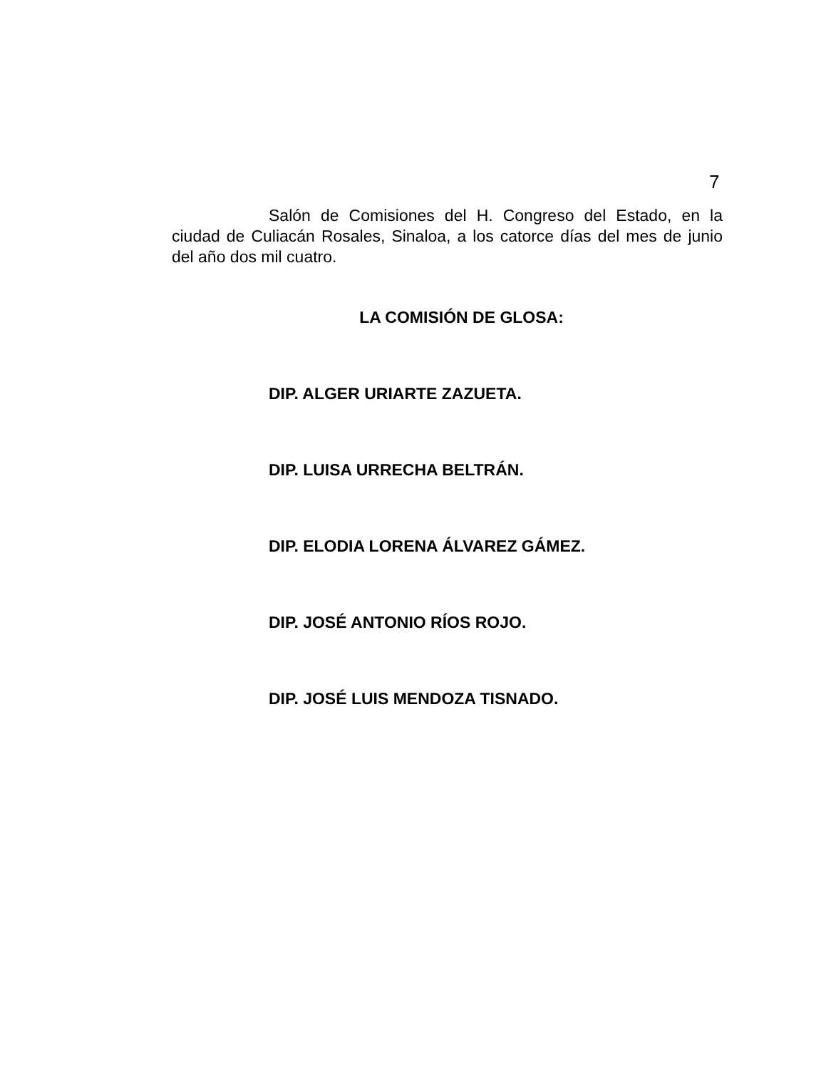7
Salón de Comisiones del H. Congreso del Estado, en la ciudad de Culiacán Rosales, Sinaloa, a los catorce días del mes de junio del año dos mil cuatro.
LA COMISIÓN DE GLOSA:
DIP. ALGER URIARTE ZAZUETA.
DIP. LUISA URRECHA BELTRÁN.
DIP. ELODIA LORENA ÁLVAREZ GÁMEZ.
DIP. JOSÉ ANTONIO RÍOS ROJO.
DIP. JOSÉ LUIS MENDOZA TISNADO.